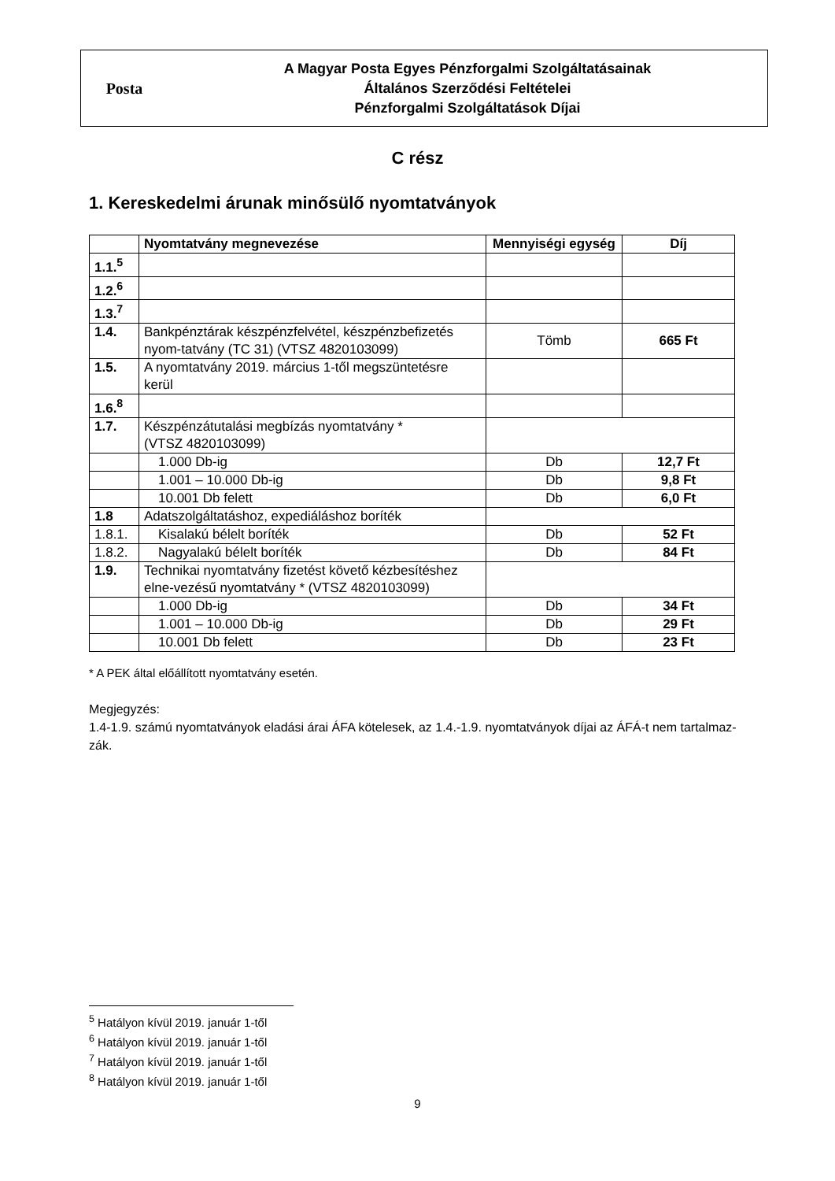Posta
A Magyar Posta Egyes Pénzforgalmi Szolgáltatásainak
Általános Szerződési Feltételei
Pénzforgalmi Szolgáltatások Díjai
C rész
1. Kereskedelmi árunak minősülő nyomtatványok
| | Nyomtatvány megnevezése | Mennyiségi egység | Díj |
| --- | --- | --- | --- |
| 1.1.<sup>5</sup> | | | |
| 1.2.<sup>6</sup> | | | |
| 1.3.<sup>7</sup> | | | |
| 1.4. | Bankpénztárak készpénzfelvétel, készpénzbefizetés nyom-tatvány (TC 31) (VTSZ 4820103099) | Tömb | 665 Ft |
| 1.5. | A nyomtatvány 2019. március 1-től megszüntetésre kerül | | |
| 1.6.<sup>8</sup> | | | |
| 1.7. | Készpénzátutalási megbízás nyomtatvány * (VTSZ 4820103099) | | |
| | 1.000 Db-ig | Db | 12,7 Ft |
| | 1.001 – 10.000 Db-ig | Db | 9,8 Ft |
| | 10.001 Db felett | Db | 6,0 Ft |
| 1.8 | Adatszolgáltatáshoz, expediáláshoz boríték | | |
| 1.8.1. | Kisalakú bélelt boríték | Db | 52 Ft |
| 1.8.2. | Nagyalakú bélelt boríték | Db | 84 Ft |
| 1.9. | Technikai nyomtatvány fizetést követő kézbesítéshez elne-vezésű nyomtatvány * (VTSZ 4820103099) | | |
| | 1.000 Db-ig | Db | 34 Ft |
| | 1.001 – 10.000 Db-ig | Db | 29 Ft |
| | 10.001 Db felett | Db | 23 Ft |
* A PEK által előállított nyomtatvány esetén.
Megjegyzés:
1.4-1.9. számú nyomtatványok eladási árai ÁFA kötelesek, az 1.4.-1.9. nyomtatványok díjai az ÁFÁ-t nem tartalmaz-zák.
<sup>5</sup> Hatályon kívül 2019. január 1-től
<sup>6</sup> Hatályon kívül 2019. január 1-től
<sup>7</sup> Hatályon kívül 2019. január 1-től
<sup>8</sup> Hatályon kívül 2019. január 1-től
9